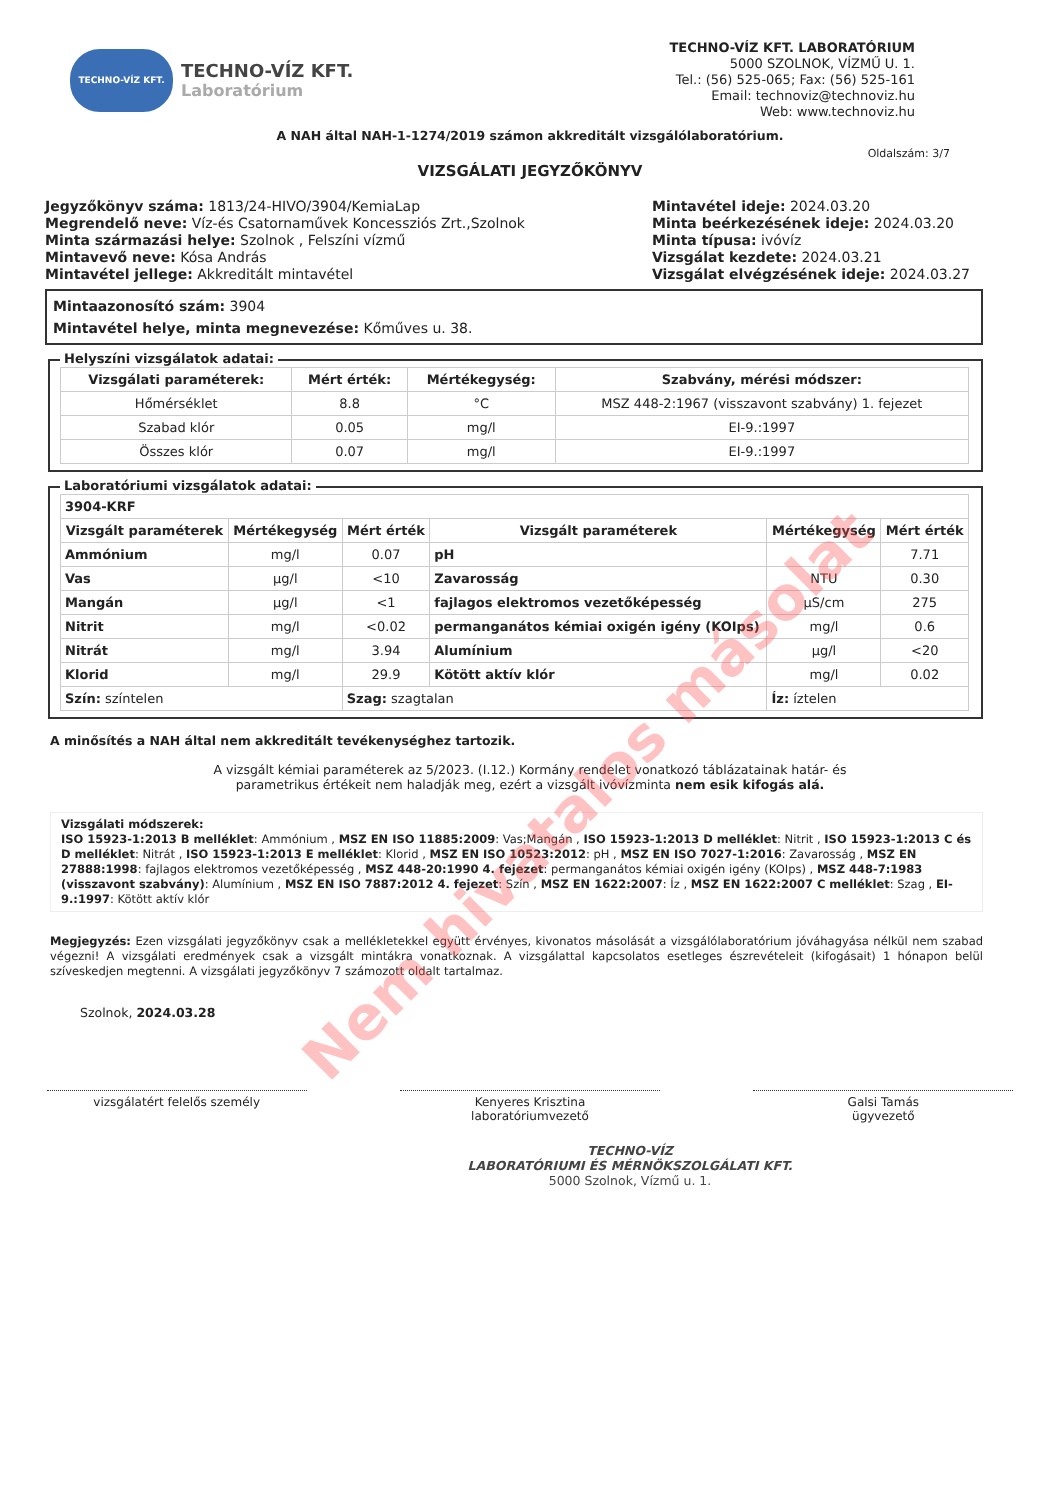TECHNO-VÍZ KFT.
TECHNO-VÍZ KFT.
Laboratórium
TECHNO-VÍZ KFT. LABORATÓRIUM
5000 SZOLNOK, VÍZMŰ U. 1.
Tel.: (56) 525-065; Fax: (56) 525-161
Email: technoviz@technoviz.hu
Web: www.technoviz.hu
A NAH által NAH-1-1274/2019 számon akkreditált vizsgálólaboratórium.
Oldalszám: 3/7
VIZSGÁLATI JEGYZŐKÖNYV
Jegyzőkönyv száma: 1813/24-HIVO/3904/KemiaLap
Megrendelő neve: Víz-és Csatornaművek Koncessziós Zrt.,Szolnok
Minta származási helye: Szolnok , Felszíni vízmű
Mintavevő neve: Kósa András
Mintavétel jellege: Akkreditált mintavétel
Mintavétel ideje: 2024.03.20
Minta beérkezésének ideje: 2024.03.20
Minta típusa: ivóvíz
Vizsgálat kezdete: 2024.03.21
Vizsgálat elvégzésének ideje: 2024.03.27
Mintaazonosító szám: 3904
Mintavétel helye, minta megnevezése: Kőműves u. 38.
Helyszíni vizsgálatok adatai:
| Vizsgálati paraméterek: | Mért érték: | Mértékegység: | Szabvány, mérési módszer: |
| --- | --- | --- | --- |
| Hőmérséklet | 8.8 | °C | MSZ 448-2:1967 (visszavont szabvány) 1. fejezet |
| Szabad klór | 0.05 | mg/l | EI-9.:1997 |
| Összes klór | 0.07 | mg/l | EI-9.:1997 |
Laboratóriumi vizsgálatok adatai:
| 3904-KRF | | | | | |
| --- | --- | --- | --- | --- | --- |
| Vizsgált paraméterek | Mértékegység | Mért érték | Vizsgált paraméterek | Mértékegység | Mért érték |
| Ammónium | mg/l | 0.07 | pH | | 7.71 |
| Vas | µg/l | <10 | Zavarosság | NTU | 0.30 |
| Mangán | µg/l | <1 | fajlagos elektromos vezetőképesség | µS/cm | 275 |
| Nitrit | mg/l | <0.02 | permanganátos kémiai oxigén igény (KOIps) | mg/l | 0.6 |
| Nitrát | mg/l | 3.94 | Alumínium | µg/l | <20 |
| Klorid | mg/l | 29.9 | Kötött aktív klór | mg/l | 0.02 |
| Szín: színtelen | | Szag: szagtalan | | Íz: íztelen | |
A minősítés a NAH által nem akkreditált tevékenységhez tartozik.
A vizsgált kémiai paraméterek az 5/2023. (I.12.) Kormány rendelet vonatkozó táblázatainak határ- és parametrikus értékeit nem haladják meg, ezért a vizsgált ivóvízminta nem esik kifogás alá.
Vizsgálati módszerek:
ISO 15923-1:2013 B melléklet: Ammónium , MSZ EN ISO 11885:2009: Vas;Mangán , ISO 15923-1:2013 D melléklet: Nitrit , ISO 15923-1:2013 C és D melléklet: Nitrát , ISO 15923-1:2013 E melléklet: Klorid , MSZ EN ISO 10523:2012: pH , MSZ EN ISO 7027-1:2016: Zavarosság , MSZ EN 27888:1998: fajlagos elektromos vezetőképesség , MSZ 448-20:1990 4. fejezet: permanganátos kémiai oxigén igény (KOIps) , MSZ 448-7:1983 (visszavont szabvány): Alumínium , MSZ EN ISO 7887:2012 4. fejezet: Szín , MSZ EN 1622:2007: Íz , MSZ EN 1622:2007 C melléklet: Szag , EI-9.:1997: Kötött aktív klór
Megjegyzés: Ezen vizsgálati jegyzőkönyv csak a mellékletekkel együtt érvényes, kivonatos másolását a vizsgálólaboratórium jóváhagyása nélkül nem szabad végezni! A vizsgálati eredmények csak a vizsgált mintákra vonatkoznak. A vizsgálattal kapcsolatos esetleges észrevételeit (kifogásait) 1 hónapon belül szíveskedjen megtenni. A vizsgálati jegyzőkönyv 7 számozott oldalt tartalmaz.
Szolnok, 2024.03.28
vizsgálatért felelős személy Kenyeres Krisztina
laboratóriumvezető
Galsi Tamás
ügyvezető
TECHNO-VÍZ
LABORATÓRIUMI ÉS MÉRNÖKSZOLGÁLATI KFT.
5000 Szolnok, Vízmű u. 1.
Nem hivatalos másolat